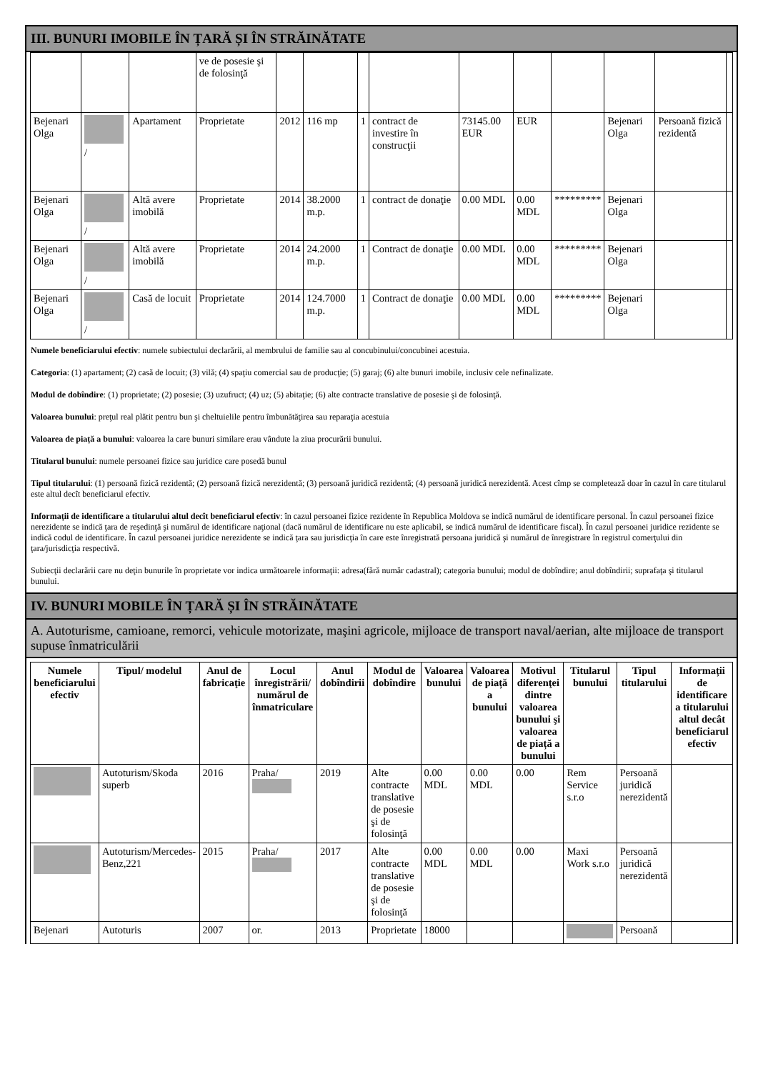III. BUNURI IMOBILE ÎN ȚARĂ ȘI ÎN STRĂINĂTATE
| | | | ve de posesie şi de folosinţă | | | | | | | | | | |
| Bejenari Olga | / | Apartament | Proprietate | 2012 | 116 mp | 1 | contract de investire în construcţii | 73145.00 EUR | EUR | | Bejenari Olga | Persoană fizică rezidentă | |
| Bejenari Olga | / | Altă avere imobilă | Proprietate | 2014 | 38.2000 m.p. | 1 | contract de donaţie | 0.00 MDL | 0.00 MDL | ********* | Bejenari Olga | | |
| Bejenari Olga | / | Altă avere imobilă | Proprietate | 2014 | 24.2000 m.p. | 1 | Contract de donaţie | 0.00 MDL | 0.00 MDL | ********* | Bejenari Olga | | |
| Bejenari Olga | / | Casă de locuit | Proprietate | 2014 | 124.7000 m.p. | 1 | Contract de donaţie | 0.00 MDL | 0.00 MDL | ********* | Bejenari Olga | | |
Numele beneficiarului efectiv: numele subiectului declarării, al membrului de familie sau al concubinului/concubinei acestuia.
Categoria: (1) apartament; (2) casă de locuit; (3) vilă; (4) spaţiu comercial sau de producţie; (5) garaj; (6) alte bunuri imobile, inclusiv cele nefinalizate.
Modul de dobîndire: (1) proprietate; (2) posesie; (3) uzufruct; (4) uz; (5) abitaţie; (6) alte contracte translative de posesie şi de folosinţă.
Valoarea bunului: preţul real plătit pentru bun şi cheltuielile pentru îmbunătăţirea sau reparaţia acestuia
Valoarea de piață a bunului: valoarea la care bunuri similare erau vândute la ziua procurării bunului.
Titularul bunului: numele persoanei fizice sau juridice care posedă bunul
Tipul titularului: (1) persoană fizică rezidentă; (2) persoană fizică nerezidentă; (3) persoană juridică rezidentă; (4) persoană juridică nerezidentă. Acest cîmp se completează doar în cazul în care titularul este altul decît beneficiarul efectiv.
Informații de identificare a titularului altul decît beneficiarul efectiv: în cazul persoanei fizice rezidente în Republica Moldova se indică numărul de identificare personal. În cazul persoanei fizice nerezidente se indică ţara de reşedinţă şi numărul de identificare naţional (dacă numărul de identificare nu este aplicabil, se indică numărul de identificare fiscal). În cazul persoanei juridice rezidente se indică codul de identificare. În cazul persoanei juridice nerezidente se indică ţara sau jurisdicţia în care este înregistrată persoana juridică şi numărul de înregistrare în registrul comerţului din ţara/jurisdicţia respectivă.
Subiecţii declarării care nu deţin bunurile în proprietate vor indica următoarele informaţii: adresa(fără număr cadastral); categoria bunului; modul de dobîndire; anul dobîndirii; suprafaţa şi titularul bunului.
IV. BUNURI MOBILE ÎN ȚARĂ ȘI ÎN STRĂINĂTATE
A. Autoturisme, camioane, remorci, vehicule motorizate, maşini agricole, mijloace de transport naval/aerian, alte mijloace de transport supuse înmatriculării
| Numele beneficiarului efectiv | Tipul/ modelul | Anul de fabricaţie | Locul înregistrării/ numărul de înmatriculare | Anul dobîndirii | Modul de dobîndire | Valoarea bunului | Valoarea de piață a bunului | Motivul diferenţei dintre valoarea bunului şi valoarea de piață a bunului | Titularul bunului | Tipul titularului | Informații de identificare a titularului altul decât beneficiarul efectiv |
| --- | --- | --- | --- | --- | --- | --- | --- | --- | --- | --- | --- |
| | Autoturism/Skoda superb | 2016 | Praha/ | 2019 | Alte contracte translative de posesie şi de folosinţă | 0.00 MDL | 0.00 MDL | 0.00 | Rem Service s.r.o | Persoană juridică nerezidentă | |
| | Autoturism/Mercedes-Benz,221 | 2015 | Praha/ | 2017 | Alte contracte translative de posesie şi de folosinţă | 0.00 MDL | 0.00 MDL | 0.00 | Maxi Work s.r.o | Persoană juridică nerezidentă | |
| Bejenari | Autoturis | 2007 | or. | 2013 | Proprietate | 18000 | | | | Persoană | |